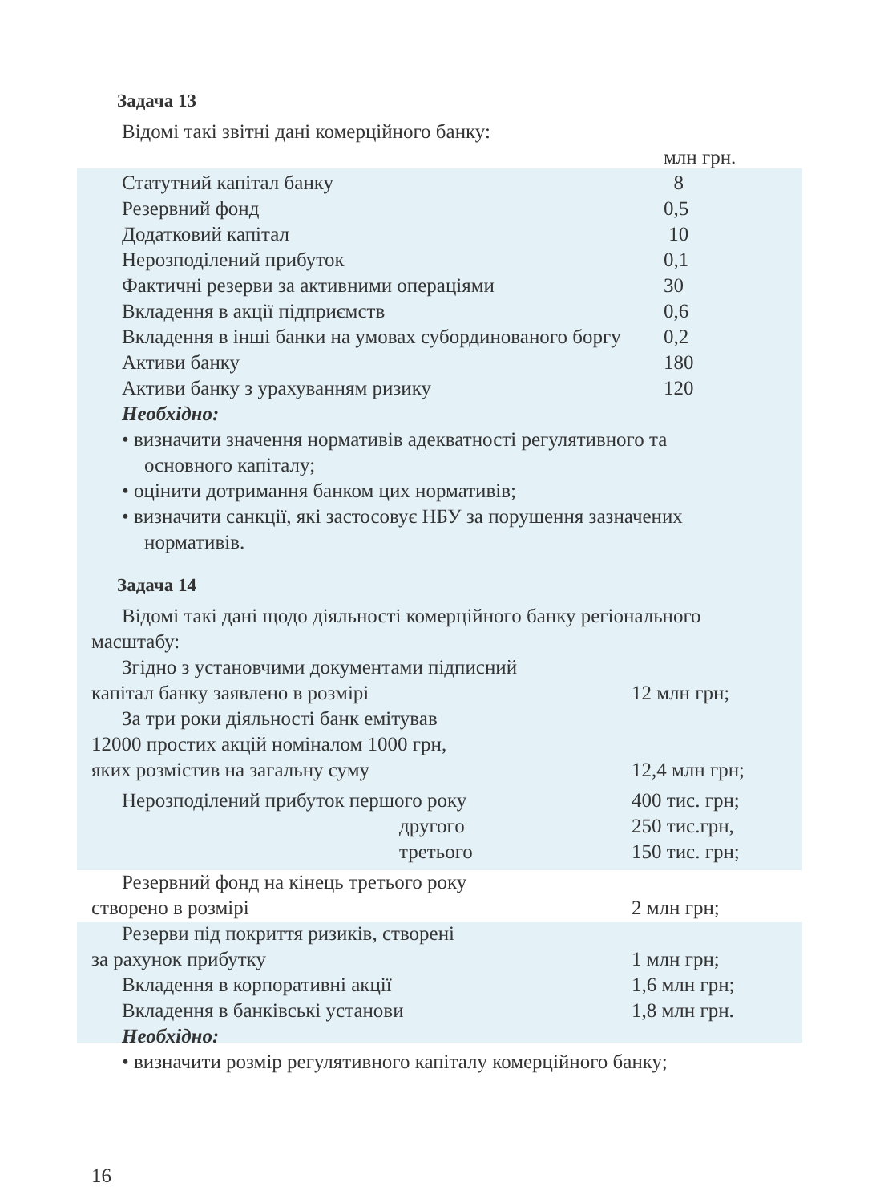Задача 13
Відомі такі звітні дані комерційного банку:
| | млн грн. |
| Статутний капітал банку | 8 |
| Резервний фонд | 0,5 |
| Додатковий капітал | 10 |
| Нерозподілений прибуток | 0,1 |
| Фактичні резерви за активними операціями | 30 |
| Вкладення в акції підприємств | 0,6 |
| Вкладення в інші банки на умовах субординованого боргу | 0,2 |
| Активи банку | 180 |
| Активи банку з урахуванням ризику | 120 |
Необхідно:
• визначити значення нормативів адекватності регулятивного та основного капіталу;
• оцінити дотримання банком цих нормативів;
• визначити санкції, які застосовує НБУ за порушення зазначених нормативів.
Задача 14
Відомі такі дані щодо діяльності комерційного банку регіонального масштабу:
| Згідно з установчими документами підписний | |
| капітал банку заявлено в розмірі | 12 млн грн; |
| За три роки діяльності банк емітував | |
| 12000 простих акцій номіналом 1000 грн, | |
| яких розмістив на загальну суму | 12,4 млн грн; |
| Нерозподілений прибуток першого року | 400 тис. грн; |
| другого | 250 тис.грн, |
| третього | 150 тис. грн; |
| Резервний фонд на кінець третього року | |
| створено в розмірі | 2 млн грн; |
| Резерви під покриття ризиків, створені | |
| за рахунок прибутку | 1 млн грн; |
| Вкладення в корпоративні акції | 1,6 млн грн; |
| Вкладення в банківські установи | 1,8 млн грн. |
Необхідно:
• визначити розмір регулятивного капіталу комерційного банку;
16